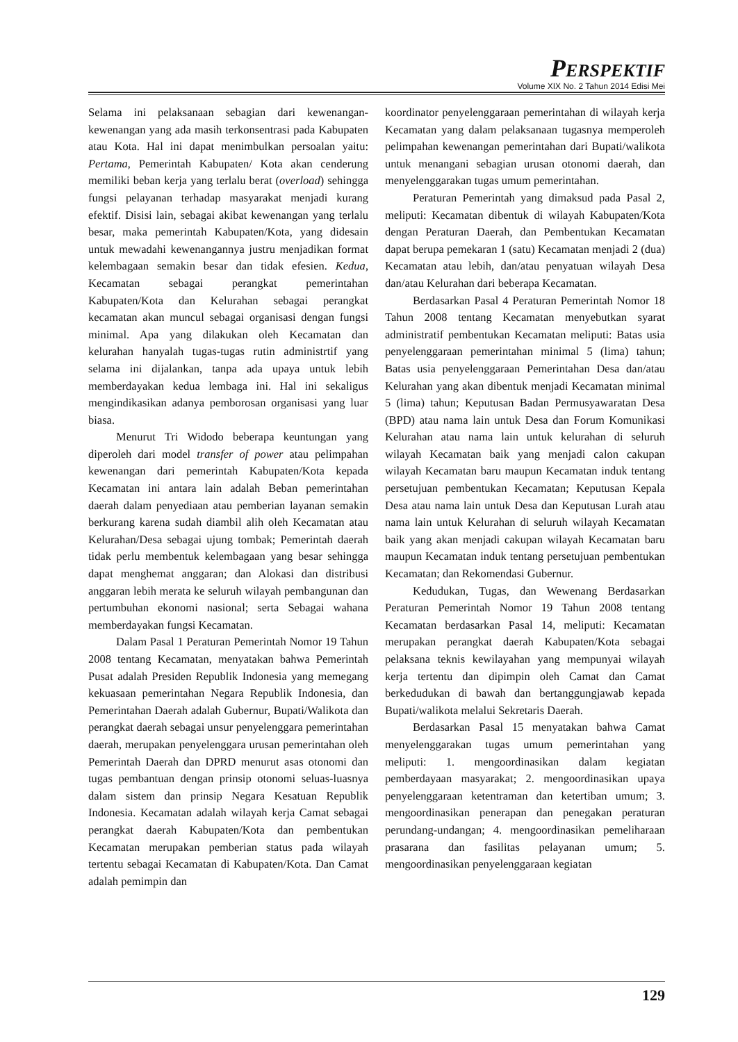PERSPEKTIF
Volume XIX No. 2 Tahun 2014 Edisi Mei
Selama ini pelaksanaan sebagian dari kewenangan-kewenangan yang ada masih terkonsentrasi pada Kabupaten atau Kota. Hal ini dapat menimbulkan persoalan yaitu: Pertama, Pemerintah Kabupaten/ Kota akan cenderung memiliki beban kerja yang terlalu berat (overload) sehingga fungsi pelayanan terhadap masyarakat menjadi kurang efektif. Disisi lain, sebagai akibat kewenangan yang terlalu besar, maka pemerintah Kabupaten/Kota, yang didesain untuk mewadahi kewenangannya justru menjadikan format kelembagaan semakin besar dan tidak efesien. Kedua, Kecamatan sebagai perangkat pemerintahan Kabupaten/Kota dan Kelurahan sebagai perangkat kecamatan akan muncul sebagai organisasi dengan fungsi minimal. Apa yang dilakukan oleh Kecamatan dan kelurahan hanyalah tugas-tugas rutin administrtif yang selama ini dijalankan, tanpa ada upaya untuk lebih memberdayakan kedua lembaga ini. Hal ini sekaligus mengindikasikan adanya pemborosan organisasi yang luar biasa.
Menurut Tri Widodo beberapa keuntungan yang diperoleh dari model transfer of power atau pelimpahan kewenangan dari pemerintah Kabupaten/Kota kepada Kecamatan ini antara lain adalah Beban pemerintahan daerah dalam penyediaan atau pemberian layanan semakin berkurang karena sudah diambil alih oleh Kecamatan atau Kelurahan/Desa sebagai ujung tombak; Pemerintah daerah tidak perlu membentuk kelembagaan yang besar sehingga dapat menghemat anggaran; dan Alokasi dan distribusi anggaran lebih merata ke seluruh wilayah pembangunan dan pertumbuhan ekonomi nasional; serta Sebagai wahana memberdayakan fungsi Kecamatan.
Dalam Pasal 1 Peraturan Pemerintah Nomor 19 Tahun 2008 tentang Kecamatan, menyatakan bahwa Pemerintah Pusat adalah Presiden Republik Indonesia yang memegang kekuasaan pemerintahan Negara Republik Indonesia, dan Pemerintahan Daerah adalah Gubernur, Bupati/Walikota dan perangkat daerah sebagai unsur penyelenggara pemerintahan daerah, merupakan penyelenggara urusan pemerintahan oleh Pemerintah Daerah dan DPRD menurut asas otonomi dan tugas pembantuan dengan prinsip otonomi seluas-luasnya dalam sistem dan prinsip Negara Kesatuan Republik Indonesia. Kecamatan adalah wilayah kerja Camat sebagai perangkat daerah Kabupaten/Kota dan pembentukan Kecamatan merupakan pemberian status pada wilayah tertentu sebagai Kecamatan di Kabupaten/Kota. Dan Camat adalah pemimpin dan
koordinator penyelenggaraan pemerintahan di wilayah kerja Kecamatan yang dalam pelaksanaan tugasnya memperoleh pelimpahan kewenangan pemerintahan dari Bupati/walikota untuk menangani sebagian urusan otonomi daerah, dan menyelenggarakan tugas umum pemerintahan.
Peraturan Pemerintah yang dimaksud pada Pasal 2, meliputi: Kecamatan dibentuk di wilayah Kabupaten/Kota dengan Peraturan Daerah, dan Pembentukan Kecamatan dapat berupa pemekaran 1 (satu) Kecamatan menjadi 2 (dua) Kecamatan atau lebih, dan/atau penyatuan wilayah Desa dan/atau Kelurahan dari beberapa Kecamatan.
Berdasarkan Pasal 4 Peraturan Pemerintah Nomor 18 Tahun 2008 tentang Kecamatan menyebutkan syarat administratif pembentukan Kecamatan meliputi: Batas usia penyelenggaraan pemerintahan minimal 5 (lima) tahun; Batas usia penyelenggaraan Pemerintahan Desa dan/atau Kelurahan yang akan dibentuk menjadi Kecamatan minimal 5 (lima) tahun; Keputusan Badan Permusyawaratan Desa (BPD) atau nama lain untuk Desa dan Forum Komunikasi Kelurahan atau nama lain untuk kelurahan di seluruh wilayah Kecamatan baik yang menjadi calon cakupan wilayah Kecamatan baru maupun Kecamatan induk tentang persetujuan pembentukan Kecamatan; Keputusan Kepala Desa atau nama lain untuk Desa dan Keputusan Lurah atau nama lain untuk Kelurahan di seluruh wilayah Kecamatan baik yang akan menjadi cakupan wilayah Kecamatan baru maupun Kecamatan induk tentang persetujuan pembentukan Kecamatan; dan Rekomendasi Gubernur.
Kedudukan, Tugas, dan Wewenang Berdasarkan Peraturan Pemerintah Nomor 19 Tahun 2008 tentang Kecamatan berdasarkan Pasal 14, meliputi: Kecamatan merupakan perangkat daerah Kabupaten/Kota sebagai pelaksana teknis kewilayahan yang mempunyai wilayah kerja tertentu dan dipimpin oleh Camat dan Camat berkedudukan di bawah dan bertanggungjawab kepada Bupati/walikota melalui Sekretaris Daerah.
Berdasarkan Pasal 15 menyatakan bahwa Camat menyelenggarakan tugas umum pemerintahan yang meliputi: 1. mengoordinasikan dalam kegiatan pemberdayaan masyarakat; 2. mengoordinasikan upaya penyelenggaraan ketentraman dan ketertiban umum; 3. mengoordinasikan penerapan dan penegakan peraturan perundang-undangan; 4. mengoordinasikan pemeliharaan prasarana dan fasilitas pelayanan umum; 5. mengoordinasikan penyelenggaraan kegiatan
129